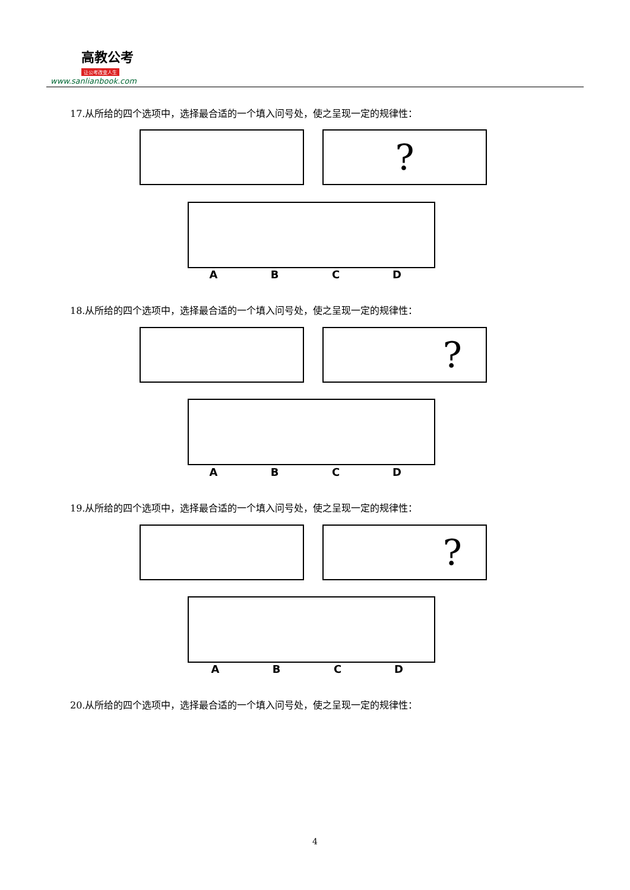高教公考
让公考改变人生
www.sanlianbook.com
17.从所给的四个选项中，选择最合适的一个填入问号处，使之呈现一定的规律性：
?
ABCD
18.从所给的四个选项中，选择最合适的一个填入问号处，使之呈现一定的规律性：
?
ABCD
19.从所给的四个选项中，选择最合适的一个填入问号处，使之呈现一定的规律性：
?
ABCD
20.从所给的四个选项中，选择最合适的一个填入问号处，使之呈现一定的规律性：
4